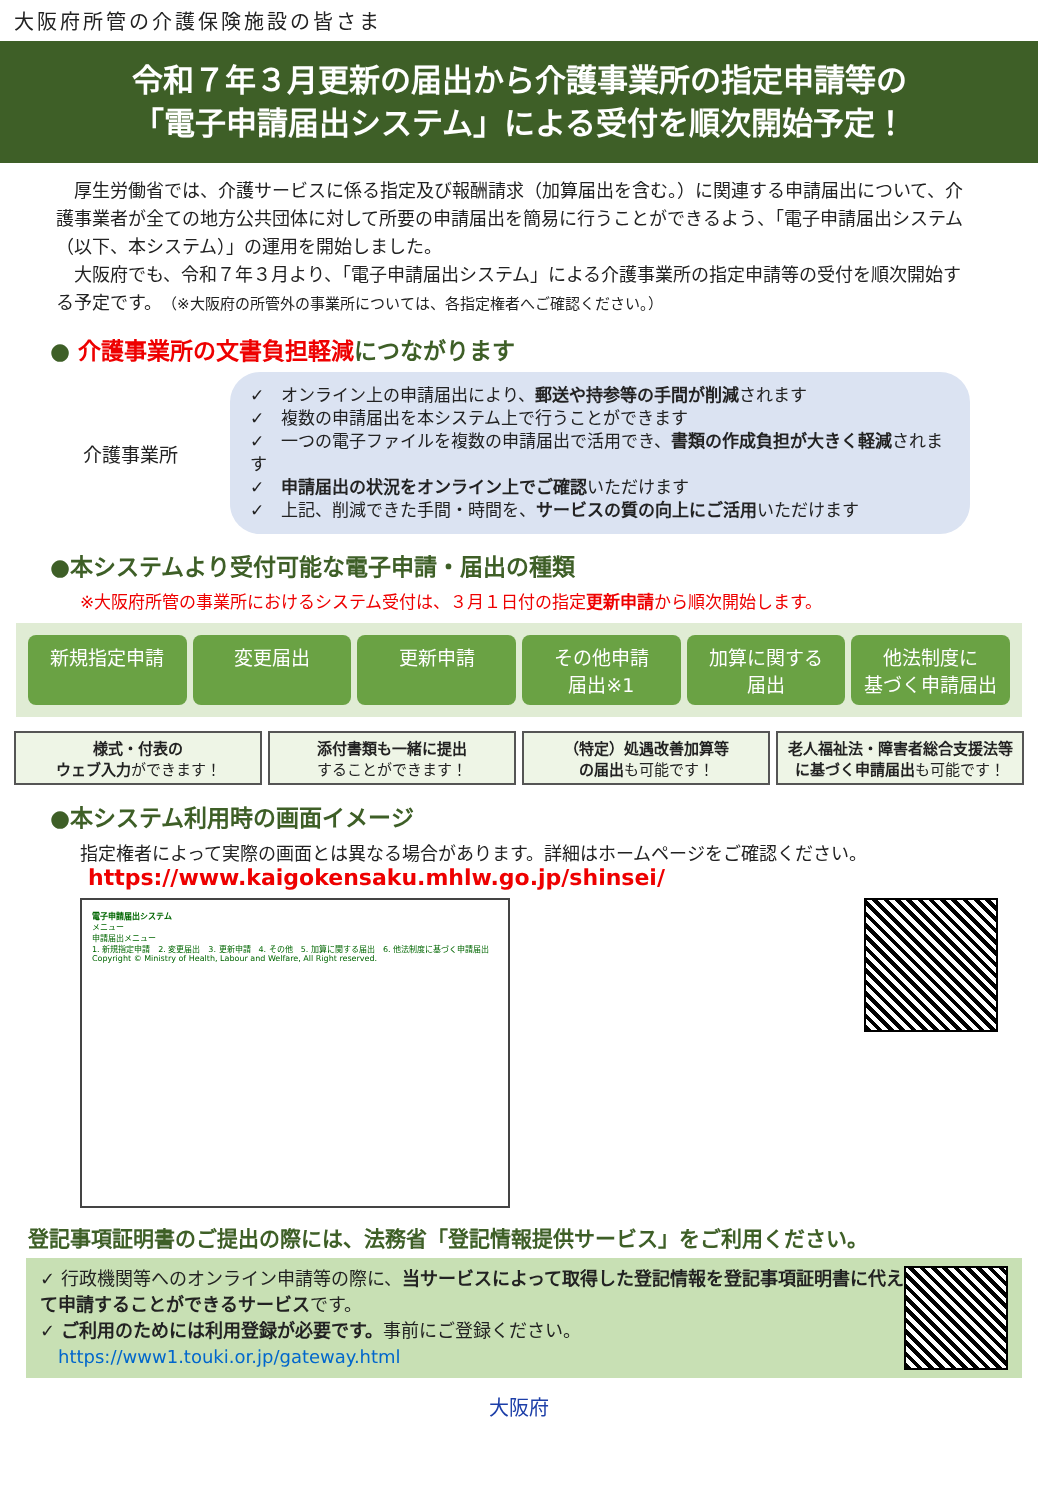大阪府所管の介護保険施設の皆さま
令和７年３月更新の届出から介護事業所の指定申請等の
「電子申請届出システム」による受付を順次開始予定！
　厚生労働省では、介護サービスに係る指定及び報酬請求（加算届出を含む。）に関連する申請届出について、介護事業者が全ての地方公共団体に対して所要の申請届出を簡易に行うことができるよう、「電子申請届出システム（以下、本システム）」の運用を開始しました。
　大阪府でも、令和７年３月より、「電子申請届出システム」による介護事業所の指定申請等の受付を順次開始する予定です。（※大阪府の所管外の事業所については、各指定権者へご確認ください。）
● 介護事業所の文書負担軽減につながります
介護事業所
✓　オンライン上の申請届出により、郵送や持参等の手間が削減されます
✓　複数の申請届出を本システム上で行うことができます
✓　一つの電子ファイルを複数の申請届出で活用でき、書類の作成負担が大きく軽減されます
✓　申請届出の状況をオンライン上でご確認いただけます
✓　上記、削減できた手間・時間を、サービスの質の向上にご活用いただけます
●本システムより受付可能な電子申請・届出の種類
※大阪府所管の事業所におけるシステム受付は、３月１日付の指定更新申請から順次開始します。
新規指定申請 変更届出 更新申請 その他申請
届出※1
加算に関する
届出
他法制度に
基づく申請届出
様式・付表の
ウェブ入力ができます！
添付書類も一緒に提出
することができます！
（特定）処遇改善加算等
の届出も可能です！
老人福祉法・障害者総合支援法等
に基づく申請届出も可能です！
●本システム利用時の画面イメージ
指定権者によって実際の画面とは異なる場合があります。詳細はホームページをご確認ください。
https://www.kaigokensaku.mhlw.go.jp/shinsei/
電子申請届出システム
メニュー
申請届出メニュー
1. 新規指定申請　2. 変更届出　3. 更新申請　4. その他　5. 加算に関する届出　6. 他法制度に基づく申請届出
Copyright © Ministry of Health, Labour and Welfare, All Right reserved.
登記事項証明書のご提出の際には、法務省「登記情報提供サービス」をご利用ください。
✓ 行政機関等へのオンライン申請等の際に、当サービスによって取得した登記情報を登記事項証明書に代えて申請することができるサービスです。
✓ ご利用のためには利用登録が必要です。事前にご登録ください。
　https://www1.touki.or.jp/gateway.html
大阪府